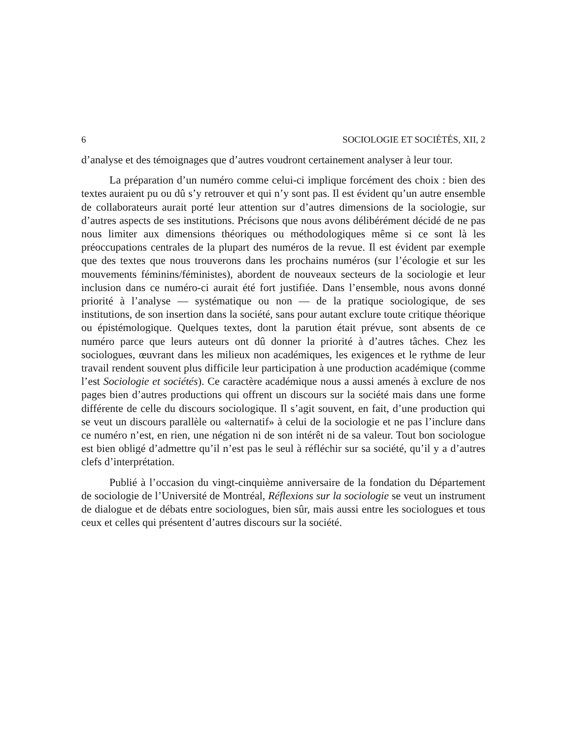6 SOCIOLOGIE ET SOCIÉTÉS, XII, 2
d’analyse et des témoignages que d’autres voudront certainement analyser à leur tour.
La préparation d’un numéro comme celui-ci implique forcément des choix : bien des textes auraient pu ou dû s’y retrouver et qui n’y sont pas. Il est évident qu’un autre ensemble de collaborateurs aurait porté leur attention sur d’autres dimensions de la sociologie, sur d’autres aspects de ses institutions. Précisons que nous avons délibérément décidé de ne pas nous limiter aux dimensions théoriques ou méthodologiques même si ce sont là les préoccupations centrales de la plupart des numéros de la revue. Il est évident par exemple que des textes que nous trouverons dans les prochains numéros (sur l’écologie et sur les mouvements féminins/féministes), abordent de nouveaux secteurs de la sociologie et leur inclusion dans ce numéro-ci aurait été fort justifiée. Dans l’ensemble, nous avons donné priorité à l’analyse — systématique ou non — de la pratique sociologique, de ses institutions, de son insertion dans la société, sans pour autant exclure toute critique théorique ou épistémologique. Quelques textes, dont la parution était prévue, sont absents de ce numéro parce que leurs auteurs ont dû donner la priorité à d’autres tâches. Chez les sociologues, œuvrant dans les milieux non académiques, les exigences et le rythme de leur travail rendent souvent plus difficile leur participation à une production académique (comme l’est Sociologie et sociétés). Ce caractère académique nous a aussi amenés à exclure de nos pages bien d’autres productions qui offrent un discours sur la société mais dans une forme différente de celle du discours sociologique. Il s’agit souvent, en fait, d’une production qui se veut un discours parallèle ou «alternatif» à celui de la sociologie et ne pas l’inclure dans ce numéro n’est, en rien, une négation ni de son intérêt ni de sa valeur. Tout bon sociologue est bien obligé d’admettre qu’il n’est pas le seul à réfléchir sur sa société, qu’il y a d’autres clefs d’interprétation.
Publié à l’occasion du vingt-cinquième anniversaire de la fondation du Département de sociologie de l’Université de Montréal, Réflexions sur la sociologie se veut un instrument de dialogue et de débats entre sociologues, bien sûr, mais aussi entre les sociologues et tous ceux et celles qui présentent d’autres discours sur la société.